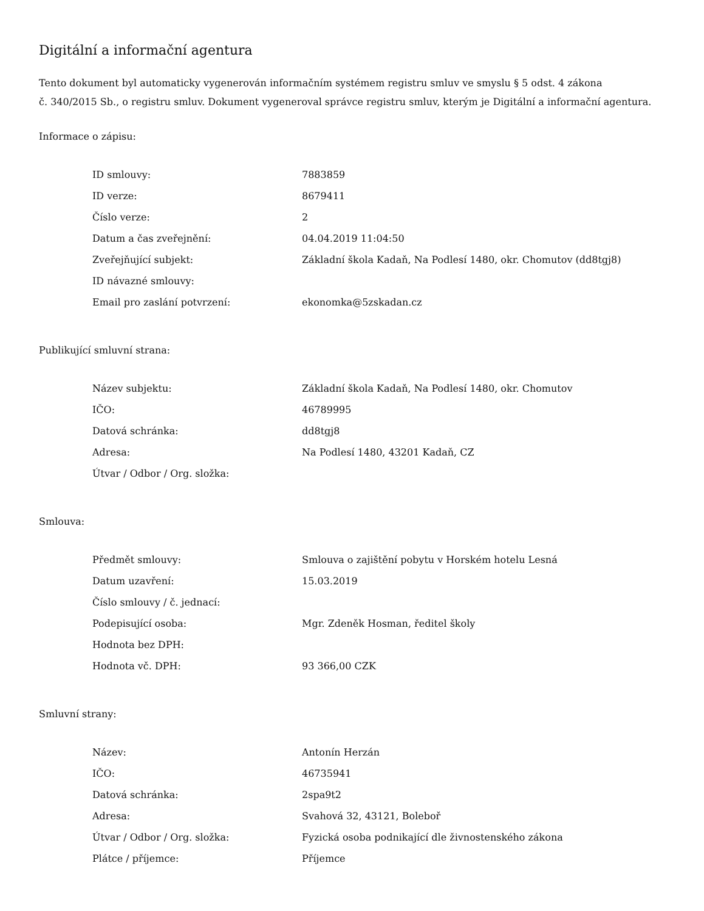Digitální a informační agentura
Tento dokument byl automaticky vygenerován informačním systémem registru smluv ve smyslu § 5 odst. 4 zákona
č. 340/2015 Sb., o registru smluv. Dokument vygeneroval správce registru smluv, kterým je Digitální a informační agentura.
Informace o zápisu:
| ID smlouvy: | 7883859 |
| ID verze: | 8679411 |
| Číslo verze: | 2 |
| Datum a čas zveřejnění: | 04.04.2019 11:04:50 |
| Zveřejňující subjekt: | Základní škola Kadaň, Na Podlesí 1480, okr. Chomutov (dd8tgj8) |
| ID návazné smlouvy: | |
| Email pro zaslání potvrzení: | ekonomka@5zskadan.cz |
Publikující smluvní strana:
| Název subjektu: | Základní škola Kadaň, Na Podlesí 1480, okr. Chomutov |
| IČO: | 46789995 |
| Datová schránka: | dd8tgj8 |
| Adresa: | Na Podlesí 1480, 43201 Kadaň, CZ |
| Útvar / Odbor / Org. složka: | |
Smlouva:
| Předmět smlouvy: | Smlouva o zajištění pobytu v Horském hotelu Lesná |
| Datum uzavření: | 15.03.2019 |
| Číslo smlouvy / č. jednací: | |
| Podepisující osoba: | Mgr. Zdeněk Hosman, ředitel školy |
| Hodnota bez DPH: | |
| Hodnota vč. DPH: | 93 366,00 CZK |
Smluvní strany:
| Název: | Antonín Herzán |
| IČO: | 46735941 |
| Datová schránka: | 2spa9t2 |
| Adresa: | Svahová 32, 43121, Boleboř |
| Útvar / Odbor / Org. složka: | Fyzická osoba podnikající dle živnostenského zákona |
| Plátce / příjemce: | Příjemce |